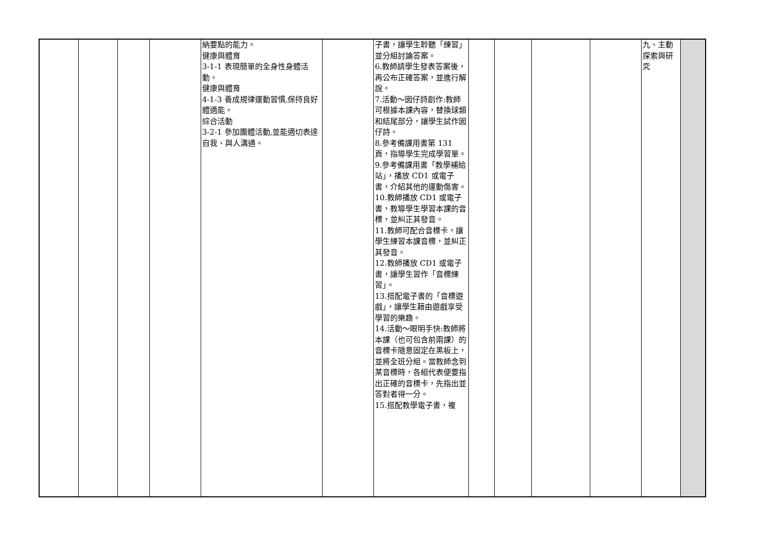| | | | | 納要點的能力。 健康與體育 3-1-1 表現簡單的全身性身體活動。 健康與體育 4-1-3 養成規律運動習慣,保持良好體適能。 綜合活動 3-2-1 參加團體活動,並能適切表達自我、與人溝通。 | | 子書，讓學生聆聽「練習」並分組討論答案。 6.教師請學生發表答案後，再公布正確答案，並進行解說。 7.活動～囡仔詩創作:教師可根據本課內容，替換球類和結尾部分，讓學生試作囡仔詩。 8.參考備課用書第 131 頁，指導學生完成學習單。 9.參考備課用書「教學補給站」，播放 CD1 或電子書，介紹其他的運動傷害。 10.教師播放 CD1 或電子書，教導學生學習本課的音標，並糾正其發音。 11.教師可配合音標卡，讓學生練習本課音標，並糾正其發音。 12.教師播放 CD1 或電子書，讓學生習作「音標練習」。 13.搭配電子書的「音標遊戲」，讓學生藉由遊戲享受學習的樂趣。 14.活動～眼明手快:教師將本課（也可包含前兩課）的音標卡隨意固定在黑板上，並將全班分組。當教師念到某音標時，各組代表便要指出正確的音標卡，先指出並答對者得一分。 15.搭配教學電子書，複 | | | | | 九、主動探索與研究 | |